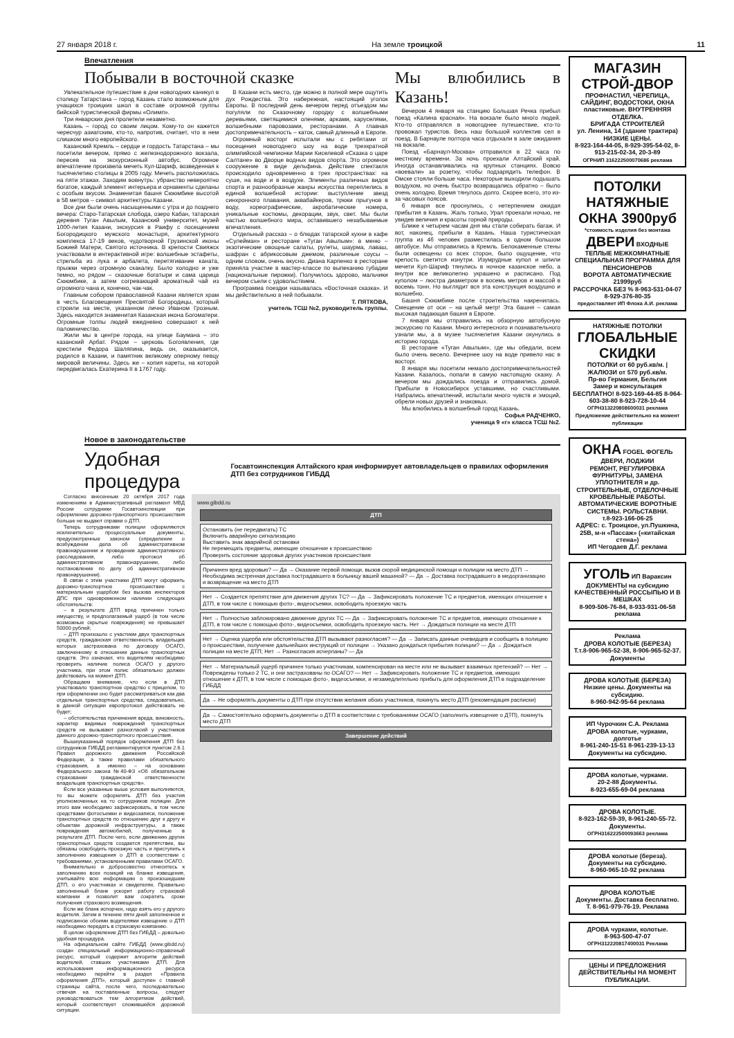27 января 2018 г. На земле троицкой 11
Впечатления
Побывали в восточной сказке
Увлекательное путешествие в дни новогодних каникул в столицу Татарстана – город Казань стало возможным для учащихся троицких школ в составе огромной группы бийской туристической фирмы «Олимп».
Три январских дня пролетели незаметно.
Казань – город со своим лицом. Кому-то он кажется чересчур азиатским, кто-то, напротив, считает, что в нем слишком много европейского.
Казанский Кремль – сердце и гордость Татарстана – мы посетили вечером, прямо с железнодорожного вокзала, пересев на экскурсионный автобус. Огромное впечатление произвела мечеть Кул-Шариф, возведенная к тысячелетию столицы в 2005 году. Мечеть расположилась на пяти этажах. Заходим вовнутрь: убранство невероятно богатое, каждый элемент интерьера и орнаменты сделаны с особым вкусом. Знаменитая башня Сююмбике высотой в 58 метров – символ архитектуры Казани.
Все дни были очень насыщенными с утра и до позднего вечера: Старо-Татарская слобода, озеро Кабан, татарская деревня Туган Авылым, Казанский университет, музей 1000-летия Казани, экскурсия в Раифу с посещением Богородицкого мужского монастыря, архитектурного комплекса 17-19 веков, чудотворной Грузинской иконы Божией Матери, Святого источника. В крепости Свияжск участвовали в интерактивной игре: волшебные эстафеты, стрельба из лука и арбалета, перетягивание каната, прыжки через огромную скакалку. Было холодно и уже темно, но рядом – сказочные богатыри и сама царица Сююмбике, а затем согревающий ароматный чай из огромного чана и, конечно, чак-чак.
Главным собором православной Казани является храм в честь Благовещения Пресвятой Богородицы, который строили на месте, указанном лично Иваном Грозным. Здесь находится знаменитая Казанская икона Богоматери. Огромные толпы людей ежедневно совершают к ней паломничество.
Жили мы в центре города, на улице Баумана – это казанский Арбат. Рядом – церковь Богоявления, где крестили Федора Шаляпина, ведь он, оказывается, родился в Казани, и памятник великому оперному певцу мировой величины. Здесь же – копия кареты, на которой передвигалась Екатерина II в 1767 году.
В Казани есть место, где можно в полной мере ощутить дух Рождества. Это набережная, настоящий уголок Европы. В последний день вечером перед отъездом мы погуляли по Сказочному городку с волшебными деревьями, светящимися оленями, арками, каруселями, волшебными паровозами, ресторанами. А главная достопримечательность – каток, самый длинный в Европе.
Огромный восторг испытали мы с ребятами от посещения новогоднего шоу на воде трехкратной олимпийской чемпионки Марии Киселевой «Сказка о царе Салтане» во Дворце водных видов спорта. Это огромное сооружение в виде дельфина. Действие спектакля происходило одновременно в трех пространствах: на суше, на воде и в воздухе. Элементы различных видов спорта и разнообразные жанры искусства переплелись в единой волшебной истории: выступление звезд синхронного плавания, аквабайкеров, трюки прыгунов в воду, хореографические, акробатические номера, уникальные костюмы, декорации, звук, свет. Мы были частью волшебного мира, оставившего незабываемые впечатления.
Отдельный рассказ – о блюдах татарской кухни в кафе «Сулейман» и ресторане «Туган Авылым»: в меню – экзотические овощные салаты, рулеты, шаурма, лаваш, шафран с абрикосовым джемом, различные соусы – одним словом, очень вкусно. Диана Карпенко в ресторане приняла участие в мастер-классе по выпеканию губадии (национальные пирожки). Получилось здорово, мальчики вечером съели с удовольствием.
Программа поездки называлась «Восточная сказка». И мы действительно в ней побывали.
Т. ПЯТКОВА,
учитель ТСШ №2, руководитель группы.
Мы влюбились в Казань!
Вечером 4 января на станцию Большая Речка прибыл поезд «Калина красная». На вокзале было много людей. Кто-то отправлялся в новогоднее путешествие, кто-то провожал туристов. Весь наш большой коллектив сел в поезд. В Барнауле полтора часа отдыхали в зале ожидания на вокзале.
Поезд «Барнаул-Москва» отправился в 22 часа по местному времени. За ночь проехали Алтайский край. Иногда останавливались на крупных станциях. Вовсю «воевали» за розетку, чтобы подзарядить телефон. В Омске стояли больше часа. Некоторые выходили подышать воздухом, но очень быстро возвращались обратно – было очень холодно. Время тянулось долго. Скорее всего, это из-за часовых поясов.
6 января все проснулись, с нетерпением ожидая прибытия в Казань. Жаль только, Урал проехали ночью, не увидев величия и красоты горной природы.
Ближе к четырем часам дня мы стали собирать багаж. И вот, наконец, прибыли в Казань. Наша туристическая группа из 46 человек разместилась в одном большом автобусе. Мы отправились в Кремль. Белокаменные стены были освещены со всех сторон, было ощущение, что крепость светится изнутри. Изумрудные купол и шпили мечети Кул-Шариф тянулись в ночное казанское небо, а внутри все великолепно украшено и расписано. Под куполом – люстра диаметром в восемь метров и массой в восемь тонн. Но выглядит вся эта конструкция воздушно и волшебно.
Башня Сююмбике после строительства накренилась. Смещение от оси – на целый метр! Эта башня – самая высокая падающая башня в Европе.
7 января мы отправились на обзорную автобусную экскурсию по Казани. Много интересного и познавательного узнали мы, а в музее тысячелетия Казани окунулись в историю города.
В ресторане «Туган Авылым», где мы обедали, всем было очень весело. Вечернее шоу на воде привело нас в восторг.
8 января мы посетили немало достопримечательностей Казани. Казалось, попали в самую настоящую сказку. А вечером мы дождались поезда и отправились домой. Прибыли в Новосибирск уставшими, но счастливыми. Набрались впечатлений, испытали много чувств и эмоций, обрели новых друзей и знакомых.
Мы влюбились в волшебный город Казань.
Софья РАДЧЕНКО,
ученица 9 «г» класса ТСШ №2.
Новое в законодательстве
Удобная процедура
Госавтоинспекция Алтайского края информирует автовладельцев о правилах оформления ДТП без сотрудников ГИБДД
Согласно внесенным 20 октября 2017 года изменениям в Административный регламент МВД России сотрудники Госавтоинспекции при оформлении дорожно-транспортного происшествия больше не выдают справки о ДТП.
Теперь сотрудниками полиции оформляются исключительно процессуальные документы, предусмотренные законом (определение о возбуждении дела об административном правонарушении и проведении административного расследования, либо протокол об административном правонарушении, либо постановление по делу об административном правонарушении).
В связи с этим участники ДТП могут оформить дорожно-транспортное происшествие с материальным ущербом без вызова инспекторов ДПС при одновременном наличии следующих обстоятельств:
– в результате ДТП вред причинен только имуществу, и предполагаемый ущерб (в том числе возможные скрытые повреждения) не превышает 50000 рублей;
– ДТП произошло с участием двух транспортных средств, гражданская ответственность владельцев которых застрахована по договору ОСАГО, заключенному в отношении данных транспортных средств. Это означает, что водителям необходимо проверить наличие полиса ОСАГО у другого участника, при этом полис обязательно должен действовать на момент ДТП.
Обращаем внимание, что если в ДТП участвовало транспортное средство с прицепом, то при оформлении оно будет рассматриваться как два отдельных транспортных средства, следовательно, в данной ситуации европротокол действовать не будет;
– обстоятельства причинения вреда, виновность, характер видимых повреждений транспортных средств не вызывают разногласий у участников данного дорожно-транспортного происшествия.
Вышеуказанный порядок оформления ДТП без сотрудников ГИБДД регламентируется пунктом 2.6.1 Правил дорожного движения Российской Федерации, а также правилами обязательного страхования, а именно – на основании Федерального закона №40-ФЗ «Об обязательном страховании гражданской ответственности владельцев транспортных средств».
Если все указанные выше условия выполняются, то вы можете оформлять ДТП без участия уполномоченных на то сотрудников полиции. Для этого вам необходимо зафиксировать, в том числе средствами фотосъемки и видеозаписи, положение транспортных средств по отношению друг к другу и объектам дорожной инфраструктуры, а также повреждения автомобилей, полученные в результате ДТП. После чего, если движению других транспортных средств создается препятствие, вы обязаны освободить проезжую часть и приступить к заполнению извещения о ДТП в соответствии с требованиями, установленными правилами ОСАГО.
Внимательно и добросовестно отнеситесь к заполнению всех позиций на бланке извещения, учитывайте всю информацию о произошедшем ДТП, о его участниках и свидетелях. Правильно заполненный бланк ускорит работу страховой компании и позволит вам сократить сроки получения страхового возмещения.
Если же бланк испорчен, надо взять его у другого водителя. Затем в течение пяти дней заполненное и подписанное обоими водителями извещение о ДТП необходимо передать в страховую компанию.
В целом оформление ДТП без ГИБДД – довольно удобная процедура.
На официальном сайте ГИБДД (www.gibdd.ru) создан специальный информационно-справочный ресурс, который содержит алгоритм действий водителей, ставших участниками ДТП. Для использования информационного ресурса необходимо перейти в раздел «Правила оформления ДТП», который доступен с главной страницы сайта, после чего, последовательно отвечая на поставленные вопросы, следует руководствоваться тем алгоритмом действий, который соответствует сложившейся дорожной ситуации.
www.gibdd.ru
ДТП
Остановить (не передвигать) ТС
Включить аварийную сигнализацию
Выставить знак аварийной остановки
Не перемещать предметы, имеющие отношение к происшествию
Проверить состояние здоровья других участников происшествия
Причинен вред здоровью? — Да → Оказание первой помощи, вызов скорой медицинской помощи и полиции на место ДТП → Необходима экстренная доставка пострадавшего в больницу вашей машиной? — Да → Доставка пострадавшего в медорганизацию и возвращение на место ДТП
Нет → Создается препятствие для движения других ТС? — Да → Зафиксировать положение ТС и предметов, имеющих отношение к ДТП, в том числе с помощью фото-, видеосъемки, освободить проезжую часть
Нет → Полностью заблокировано движение других ТС — Да → Зафиксировать положение ТС и предметов, имеющих отношение к ДТП, в том числе с помощью фото-, видеосъемки, освободить проезжую часть. Нет → Дождаться полиции на месте ДТП
Нет → Оценка ущерба или обстоятельства ДТП вызывают разногласия? — Да → Записать данные очевидцев и сообщить в полицию о происшествии, получение дальнейших инструкций от полиции → Указано дождаться прибытия полиции? — Да → Дождаться полиции на месте ДТП; Нет → Разногласия исчерпаны? — Да
Нет → Материальный ущерб причинен только участникам, компенсирован на месте или не вызывает взаимных претензий? — Нет → Повреждены только 2 ТС, и они застрахованы по ОСАГО? — Нет → Зафиксировать положение ТС и предметов, имеющих отношение к ДТП, в том числе с помощью фото-, видеосъемки, и незамедлительно прибыть для оформления ДТП в подразделение ГИБДД
Да → Не оформлять документы о ДТП при отсутствии желания обоих участников, покинуть место ДТП (рекомендация расписки)
Да → Самостоятельно оформить документы о ДТП в соответствии с требованиями ОСАГО (заполнить извещение о ДТП), покинуть место ДТП
Завершение действий
МАГАЗИН СТРОЙ-ДВОР
ПРОФНАСТИЛ, ЧЕРЕПИЦА, САЙДИНГ, ВОДОСТОКИ, ОКНА пластиковые. ВНУТРЕННЯЯ ОТДЕЛКА.
БРИГАДА СТРОИТЕЛЕЙ
ул. Ленина, 14 (здание трактира) НИЗКИЕ ЦЕНЫ.
8-923-164-44-05, 8-929-395-54-02, 8-913-215-02-34, 20-3-89
ОГРНИП 316222500070686 реклама
ПОТОЛКИ НАТЯЖНЫЕ ОКНА 3900руб
*стоимость изделия без монтажа
ДВЕРИ ВХОДНЫЕ ТЕПЛЫЕ МЕЖКОМНАТНЫЕ
СПЕЦИАЛЬНАЯ ПРОГРАММА ДЛЯ ПЕНСИОНЕРОВ
ВОРОТА АВТОМАТИЧЕСКИЕ 21999руб
РАССРОЧКА БЕЗ % 8-963-531-04-07 8-929-376-80-35
предоставляет ИП Флока А.И. реклама
НАТЯЖНЫЕ ПОТОЛКИ
ГЛОБАЛЬНЫЕ СКИДКИ
ПОТОЛКИ от 60 руб.кв/м. | ЖАЛЮЗИ от 570 руб.кв/м.
Пр-во Германия, Бельгия
Замер и консультация БЕСПЛАТНО! 8-923-169-44-85 8-964-603-38-80 8-923-728-10-44
ОГРН313220808600031 реклама Предложение действительно на момент публикации
ОКНА FOGEL ФОГЕЛЬ
ДВЕРИ, ЛОДЖИИ
РЕМОНТ, РЕГУЛИРОВКА ФУРНИТУРЫ, ЗАМЕНА УПЛОТНИТЕЛЯ и др.
СТРОИТЕЛЬНЫЕ, ОТДЕЛОЧНЫЕ КРОВЕЛЬНЫЕ РАБОТЫ.
АВТОМАТИЧЕСКИЕ ВОРОТНЫЕ СИСТЕМЫ. РОЛЬСТАВНИ.
т.8-923-166-06-25
АДРЕС: с. Троицкое, ул.Пушкина, 25В, м-н «Пассаж» («китайская стена»)
ИП Чегодаев Д.Г. реклама
УГОЛЬ ИП Вараксин ДОКУМЕНТЫ на субсидию
КАЧЕСТВЕННЫЙ РОССЫПЬЮ И В МЕШКАХ
8-909-506-76-84, 8-933-931-06-58 реклама
Реклама
ДРОВА КОЛОТЫЕ (БЕРЕЗА)
Т.т.8-906-965-52-38, 8-906-965-52-37. Документы
ДРОВА КОЛОТЫЕ (БЕРЕЗА)
Низкие цены. Документы на субсидию.
8-960-942-95-64 реклама
ИП Чурочкин С.А. Реклама
ДРОВА колотые, чурками, долготье
8-961-240-15-51 8-961-239-13-13 Документы на субсидию.
ДРОВА колотые, чурками.
20-2-88 Документы.
8-923-655-69-04 реклама
ДРОВА КОЛОТЫЕ.
8-923-162-59-39, 8-961-240-55-72. Документы.
ОГРН316222500093663 реклама
ДРОВА колотые (береза).
Документы на субсидию.
8-960-965-10-92 реклама
ДРОВА КОЛОТЫЕ
Документы. Доставка бесплатно.
Т. 8-961-979-76-19. Реклама
ДРОВА чурками, колотые.
8-963-500-47-07
ОГРН312220817400031 Реклама
ЦЕНЫ И ПРЕДЛОЖЕНИЯ ДЕЙСТВИТЕЛЬНЫ НА МОМЕНТ ПУБЛИКАЦИИ.